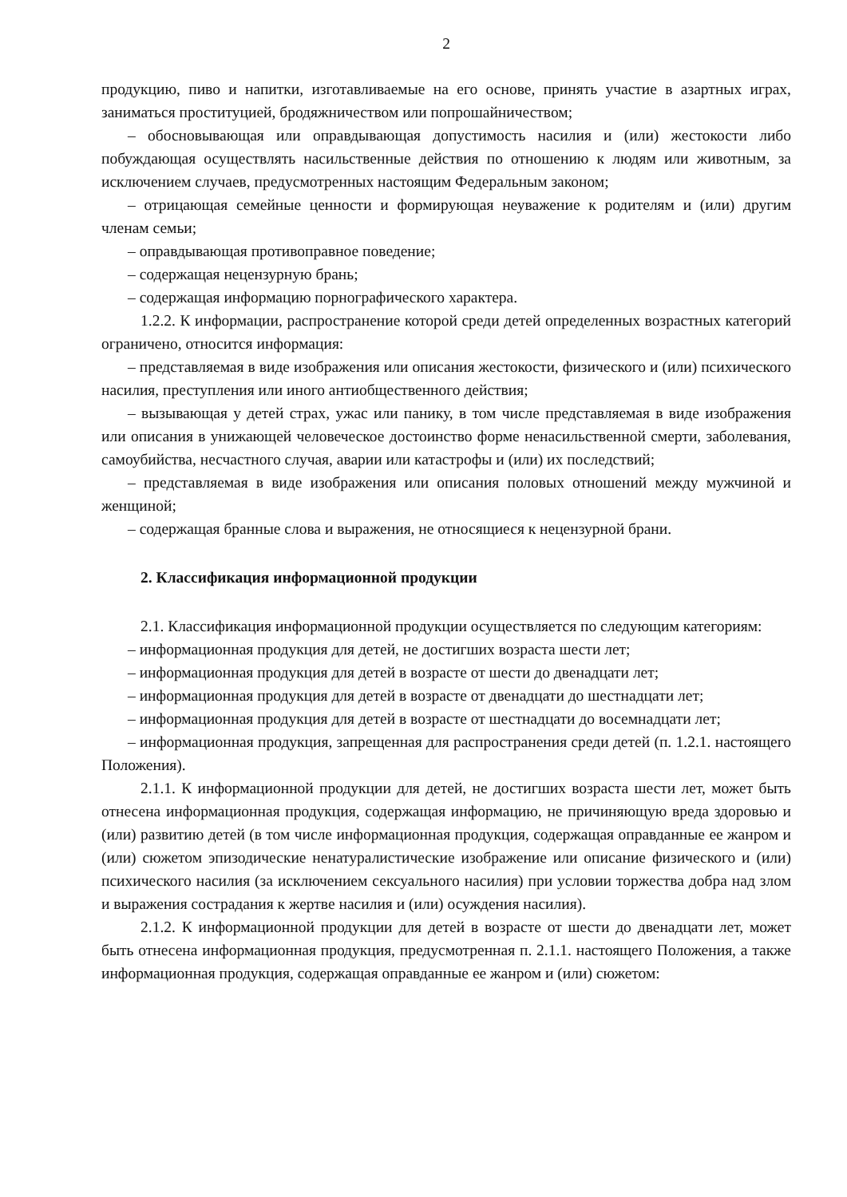2
продукцию, пиво и напитки, изготавливаемые на его основе, принять участие в азартных играх, заниматься проституцией, бродяжничеством или попрошайничеством;
– обосновывающая или оправдывающая допустимость насилия и (или) жестокости либо побуждающая осуществлять насильственные действия по отношению к людям или животным, за исключением случаев, предусмотренных настоящим Федеральным законом;
– отрицающая семейные ценности и формирующая неуважение к родителям и (или) другим членам семьи;
– оправдывающая противоправное поведение;
– содержащая нецензурную брань;
– содержащая информацию порнографического характера.
1.2.2. К информации, распространение которой среди детей определенных возрастных категорий ограничено, относится информация:
– представляемая в виде изображения или описания жестокости, физического и (или) психического насилия, преступления или иного антиобщественного действия;
– вызывающая у детей страх, ужас или панику, в том числе представляемая в виде изображения или описания в унижающей человеческое достоинство форме ненасильственной смерти, заболевания, самоубийства, несчастного случая, аварии или катастрофы и (или) их последствий;
– представляемая в виде изображения или описания половых отношений между мужчиной и женщиной;
– содержащая бранные слова и выражения, не относящиеся к нецензурной брани.
2. Классификация информационной продукции
2.1. Классификация информационной продукции осуществляется по следующим категориям:
– информационная продукция для детей, не достигших возраста шести лет;
– информационная продукция для детей в возрасте от шести до двенадцати лет;
– информационная продукция для детей в возрасте от двенадцати до шестнадцати лет;
– информационная продукция для детей в возрасте от шестнадцати до восемнадцати лет;
– информационная продукция, запрещенная для распространения среди детей (п. 1.2.1. настоящего Положения).
2.1.1. К информационной продукции для детей, не достигших возраста шести лет, может быть отнесена информационная продукция, содержащая информацию, не причиняющую вреда здоровью и (или) развитию детей (в том числе информационная продукция, содержащая оправданные ее жанром и (или) сюжетом эпизодические ненатуралистические изображение или описание физического и (или) психического насилия (за исключением сексуального насилия) при условии торжества добра над злом и выражения сострадания к жертве насилия и (или) осуждения насилия).
2.1.2. К информационной продукции для детей в возрасте от шести до двенадцати лет, может быть отнесена информационная продукция, предусмотренная п. 2.1.1. настоящего Положения, а также информационная продукция, содержащая оправданные ее жанром и (или) сюжетом: